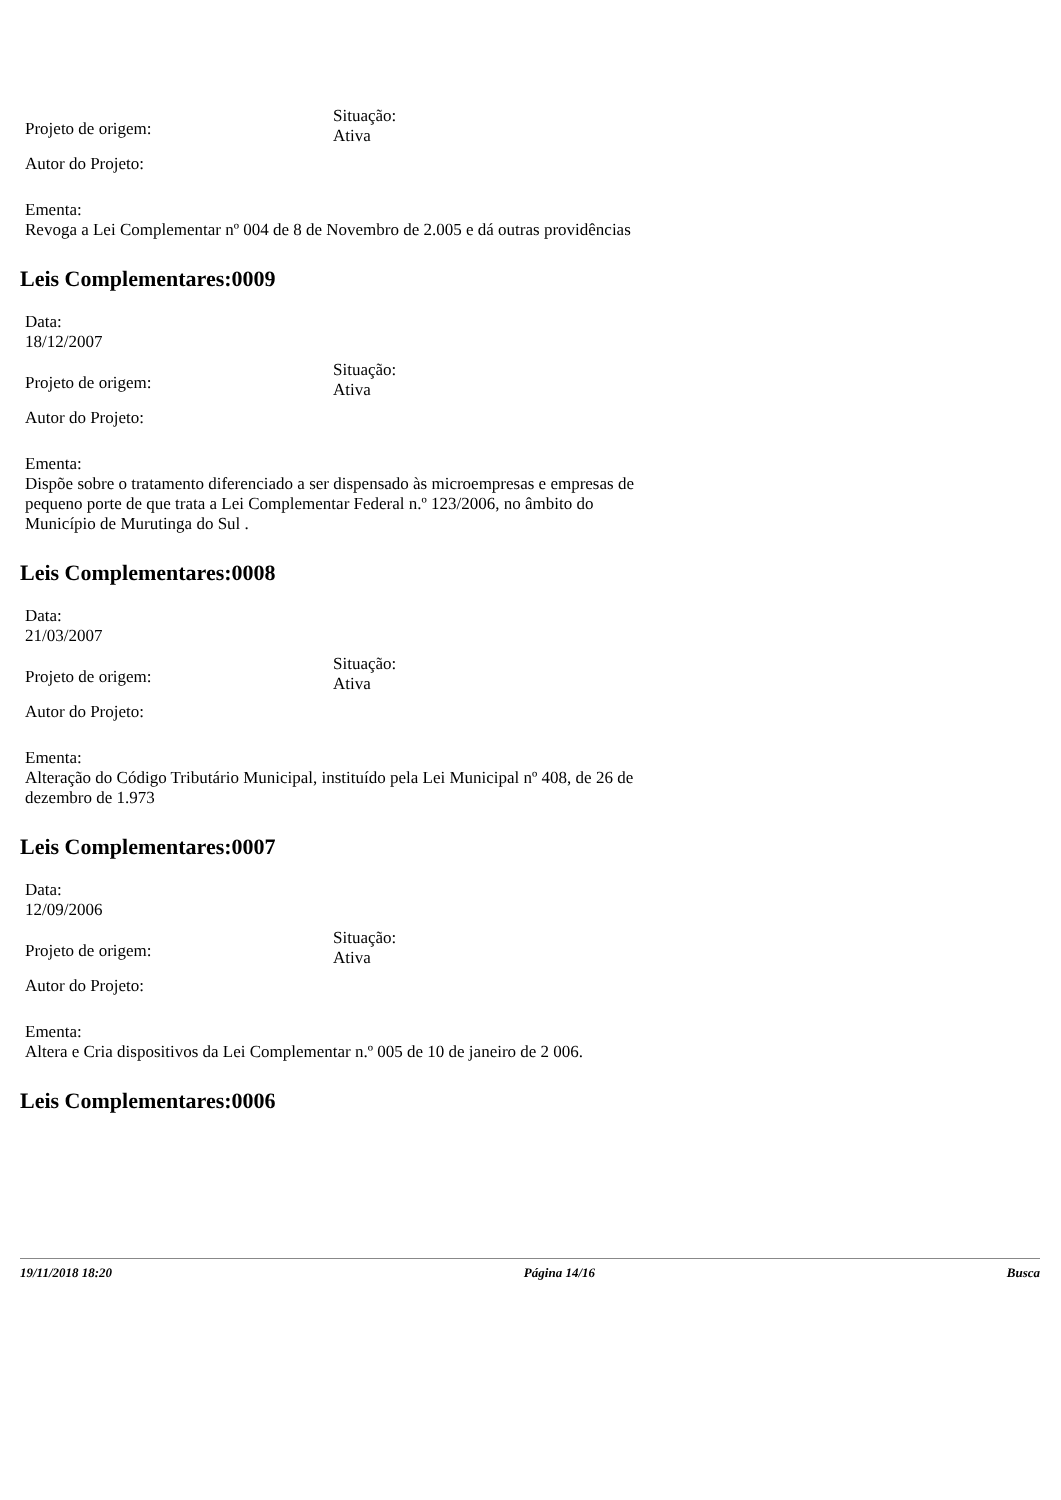Projeto de origem:
Situação:
Ativa
Autor do Projeto:
Ementa:
Revoga a Lei Complementar nº 004 de 8 de Novembro de 2.005 e dá outras providências
Leis Complementares:0009
Data:
18/12/2007
Projeto de origem:
Situação:
Ativa
Autor do Projeto:
Ementa:
Dispõe sobre o tratamento diferenciado a ser dispensado às microempresas e empresas de pequeno porte de que trata a Lei Complementar Federal n.º 123/2006, no âmbito do Município de Murutinga do Sul .
Leis Complementares:0008
Data:
21/03/2007
Projeto de origem:
Situação:
Ativa
Autor do Projeto:
Ementa:
Alteração do Código Tributário Municipal, instituído pela Lei Municipal nº 408, de 26 de dezembro de 1.973
Leis Complementares:0007
Data:
12/09/2006
Projeto de origem:
Situação:
Ativa
Autor do Projeto:
Ementa:
Altera e Cria dispositivos da Lei Complementar n.º 005 de 10 de janeiro de 2 006.
Leis Complementares:0006
19/11/2018 18:20 Página 14/16 Busca